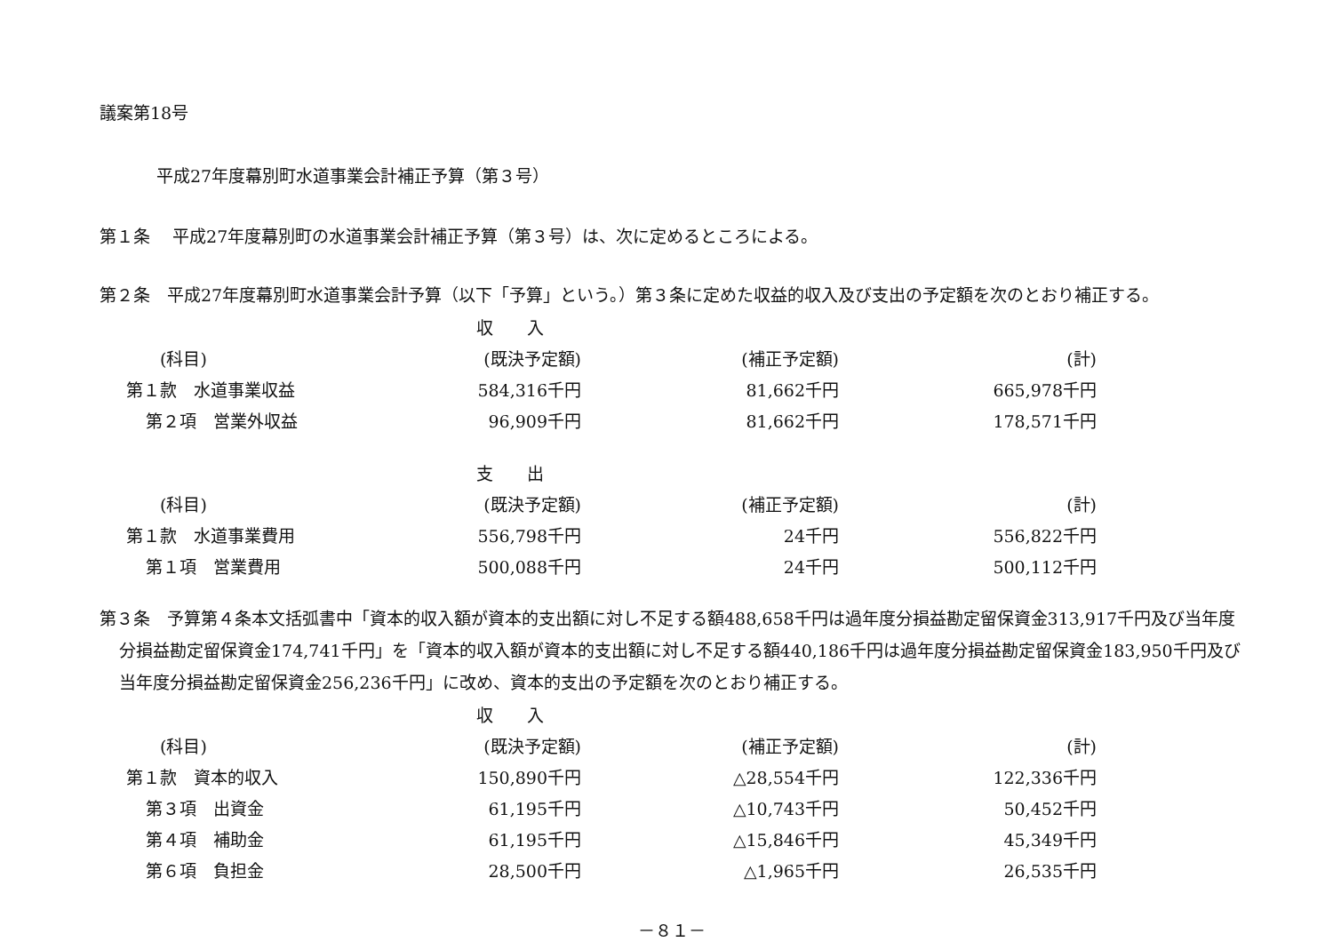議案第18号
平成27年度幕別町水道事業会計補正予算（第３号）
第１条　 平成27年度幕別町の水道事業会計補正予算（第３号）は、次に定めるところによる。
第２条　平成27年度幕別町水道事業会計予算（以下「予算」という。）第３条に定めた収益的収入及び支出の予定額を次のとおり補正する。
| | 収 入 | | |
| --- | --- | --- | --- |
| (科目) | (既決予定額) | (補正予定額) | (計) |
| 第１款 水道事業収益 | 584,316千円 | 81,662千円 | 665,978千円 |
| 第２項 営業外収益 | 96,909千円 | 81,662千円 | 178,571千円 |
| | 支 出 | | |
| --- | --- | --- | --- |
| (科目) | (既決予定額) | (補正予定額) | (計) |
| 第１款 水道事業費用 | 556,798千円 | 24千円 | 556,822千円 |
| 第１項 営業費用 | 500,088千円 | 24千円 | 500,112千円 |
第３条　予算第４条本文括弧書中「資本的収入額が資本的支出額に対し不足する額488,658千円は過年度分損益勘定留保資金313,917千円及び当年度分損益勘定留保資金174,741千円」を「資本的収入額が資本的支出額に対し不足する額440,186千円は過年度分損益勘定留保資金183,950千円及び当年度分損益勘定留保資金256,236千円」に改め、資本的支出の予定額を次のとおり補正する。
| | 収 入 | | |
| --- | --- | --- | --- |
| (科目) | (既決予定額) | (補正予定額) | (計) |
| 第１款 資本的収入 | 150,890千円 | △28,554千円 | 122,336千円 |
| 第３項 出資金 | 61,195千円 | △10,743千円 | 50,452千円 |
| 第４項 補助金 | 61,195千円 | △15,846千円 | 45,349千円 |
| 第６項 負担金 | 28,500千円 | △1,965千円 | 26,535千円 |
－８１－